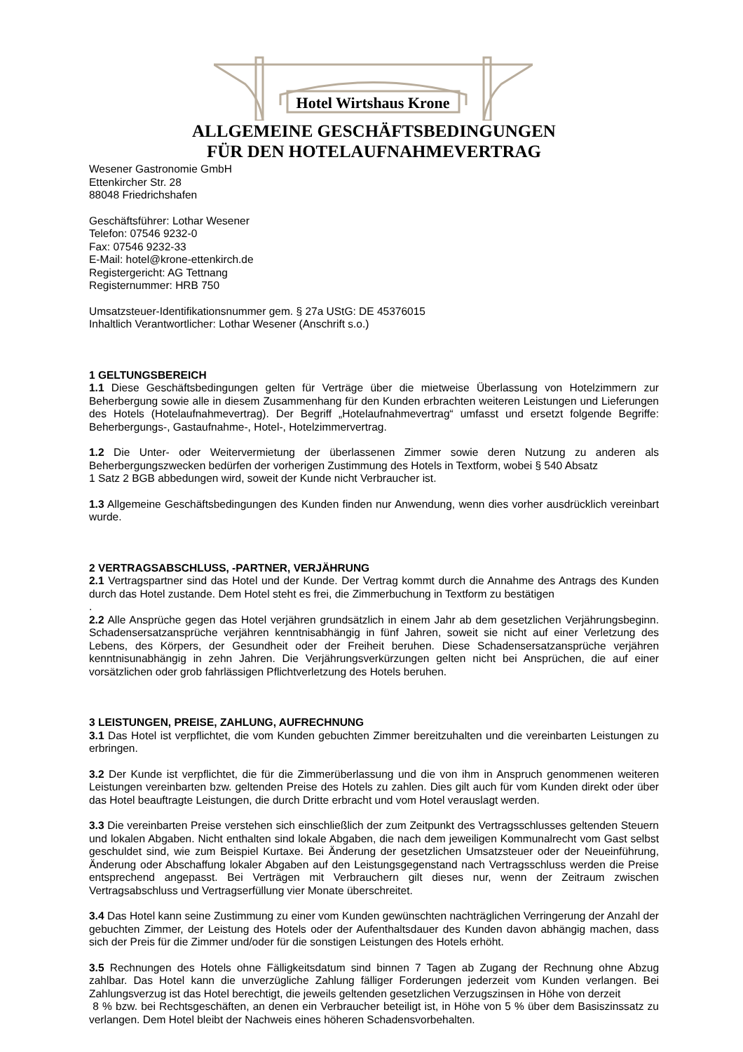Hotel Wirtshaus Krone
ALLGEMEINE GESCHÄFTSBEDINGUNGEN
FÜR DEN HOTELAUFNAHMEVERTRAG
Wesener Gastronomie GmbH
Ettenkircher Str. 28
88048 Friedrichshafen
Geschäftsführer: Lothar Wesener
Telefon: 07546 9232-0
Fax: 07546 9232-33
E-Mail: hotel@krone-ettenkirch.de
Registergericht: AG Tettnang
Registernummer: HRB 750
Umsatzsteuer-Identifikationsnummer gem. § 27a UStG: DE 45376015
Inhaltlich Verantwortlicher: Lothar Wesener (Anschrift s.o.)
1 GELTUNGSBEREICH
1.1 Diese Geschäftsbedingungen gelten für Verträge über die mietweise Überlassung von Hotelzimmern zur Beherbergung sowie alle in diesem Zusammenhang für den Kunden erbrachten weiteren Leistungen und Lieferungen des Hotels (Hotelaufnahmevertrag). Der Begriff „Hotelaufnahmevertrag“ umfasst und ersetzt folgende Begriffe: Beherbergungs-, Gastaufnahme-, Hotel-, Hotelzimmervertrag.
1.2 Die Unter- oder Weitervermietung der überlassenen Zimmer sowie deren Nutzung zu anderen als Beherbergungszwecken bedürfen der vorherigen Zustimmung des Hotels in Textform, wobei § 540 Absatz
1 Satz 2 BGB abbedungen wird, soweit der Kunde nicht Verbraucher ist.
1.3 Allgemeine Geschäftsbedingungen des Kunden finden nur Anwendung, wenn dies vorher ausdrücklich vereinbart wurde.
2 VERTRAGSABSCHLUSS, -PARTNER, VERJÄHRUNG
2.1 Vertragspartner sind das Hotel und der Kunde. Der Vertrag kommt durch die Annahme des Antrags des Kunden durch das Hotel zustande. Dem Hotel steht es frei, die Zimmerbuchung in Textform zu bestätigen
.
2.2 Alle Ansprüche gegen das Hotel verjähren grundsätzlich in einem Jahr ab dem gesetzlichen Verjährungsbeginn. Schadensersatzansprüche verjähren kenntnisabhängig in fünf Jahren, soweit sie nicht auf einer Verletzung des Lebens, des Körpers, der Gesundheit oder der Freiheit beruhen. Diese Schadensersatzansprüche verjähren kenntnisunabhängig in zehn Jahren. Die Verjährungsverkürzungen gelten nicht bei Ansprüchen, die auf einer vorsätzlichen oder grob fahrlässigen Pflichtverletzung des Hotels beruhen.
3 LEISTUNGEN, PREISE, ZAHLUNG, AUFRECHNUNG
3.1 Das Hotel ist verpflichtet, die vom Kunden gebuchten Zimmer bereitzuhalten und die vereinbarten Leistungen zu erbringen.
3.2 Der Kunde ist verpflichtet, die für die Zimmerüberlassung und die von ihm in Anspruch genommenen weiteren Leistungen vereinbarten bzw. geltenden Preise des Hotels zu zahlen. Dies gilt auch für vom Kunden direkt oder über das Hotel beauftragte Leistungen, die durch Dritte erbracht und vom Hotel verauslagt werden.
3.3 Die vereinbarten Preise verstehen sich einschließlich der zum Zeitpunkt des Vertragsschlusses geltenden Steuern und lokalen Abgaben. Nicht enthalten sind lokale Abgaben, die nach dem jeweiligen Kommunalrecht vom Gast selbst geschuldet sind, wie zum Beispiel Kurtaxe. Bei Änderung der gesetzlichen Umsatzsteuer oder der Neueinführung, Änderung oder Abschaffung lokaler Abgaben auf den Leistungsgegenstand nach Vertragsschluss werden die Preise entsprechend angepasst. Bei Verträgen mit Verbrauchern gilt dieses nur, wenn der Zeitraum zwischen Vertragsabschluss und Vertragserfüllung vier Monate überschreitet.
3.4 Das Hotel kann seine Zustimmung zu einer vom Kunden gewünschten nachträglichen Verringerung der Anzahl der gebuchten Zimmer, der Leistung des Hotels oder der Aufenthaltsdauer des Kunden davon abhängig machen, dass sich der Preis für die Zimmer und/oder für die sonstigen Leistungen des Hotels erhöht.
3.5 Rechnungen des Hotels ohne Fälligkeitsdatum sind binnen 7 Tagen ab Zugang der Rechnung ohne Abzug zahlbar. Das Hotel kann die unverzügliche Zahlung fälliger Forderungen jederzeit vom Kunden verlangen. Bei Zahlungsverzug ist das Hotel berechtigt, die jeweils geltenden gesetzlichen Verzugszinsen in Höhe von derzeit
8 % bzw. bei Rechtsgeschäften, an denen ein Verbraucher beteiligt ist, in Höhe von 5 % über dem Basiszinssatz zu verlangen. Dem Hotel bleibt der Nachweis eines höheren Schadensvorbehalten.